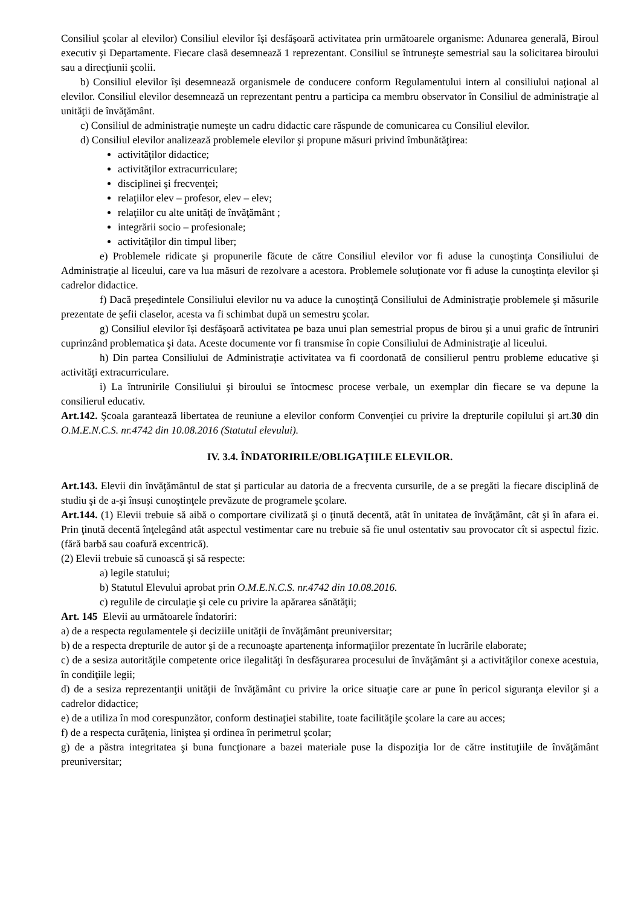Consiliul şcolar al elevilor) Consiliul elevilor își desfăşoară activitatea prin următoarele organisme: Adunarea generală, Biroul executiv şi Departamente. Fiecare clasă desemnează 1 reprezentant. Consiliul se întruneşte semestrial sau la solicitarea biroului sau a direcţiunii şcolii.
b) Consiliul elevilor își desemnează organismele de conducere conform Regulamentului intern al consiliului naţional al elevilor. Consiliul elevilor desemnează un reprezentant pentru a participa ca membru observator în Consiliul de administraţie al unităţii de învăţământ.
c) Consiliul de administraţie numeşte un cadru didactic care răspunde de comunicarea cu Consiliul elevilor.
d) Consiliul elevilor analizează problemele elevilor şi propune măsuri privind îmbunătăţirea:
activităţilor didactice;
activităţilor extracurriculare;
disciplinei şi frecvenţei;
relaţiilor elev – profesor, elev – elev;
relaţiilor cu alte unităţi de învăţământ ;
integrării socio – profesionale;
activităţilor din timpul liber;
e) Problemele ridicate şi propunerile făcute de către Consiliul elevilor vor fi aduse la cunoştinţa Consiliului de Administraţie al liceului, care va lua măsuri de rezolvare a acestora. Problemele soluţionate vor fi aduse la cunoştinţa elevilor şi cadrelor didactice.
f) Dacă preşedintele Consiliului elevilor nu va aduce la cunoştinţă Consiliului de Administraţie problemele şi măsurile prezentate de şefii claselor, acesta va fi schimbat după un semestru şcolar.
g) Consiliul elevilor își desfăşoară activitatea pe baza unui plan semestrial propus de birou şi a unui grafic de întruniri cuprinzând problematica şi data. Aceste documente vor fi transmise în copie Consiliului de Administraţie al liceului.
h) Din partea Consiliului de Administraţie activitatea va fi coordonată de consilierul pentru probleme educative şi activităţi extracurriculare.
i) La întrunirile Consiliului şi biroului se întocmesc procese verbale, un exemplar din fiecare se va depune la consilierul educativ.
Art.142. Şcoala garantează libertatea de reuniune a elevilor conform Convenţiei cu privire la drepturile copilului şi art.30 din O.M.E.N.C.S. nr.4742 din 10.08.2016 (Statutul elevului).
IV. 3.4. ÎNDATORIRILE/OBLIGAŢIILE ELEVILOR.
Art.143. Elevii din învăţământul de stat şi particular au datoria de a frecventa cursurile, de a se pregăti la fiecare disciplină de studiu şi de a-şi însuşi cunoştinţele prevăzute de programele şcolare.
Art.144. (1) Elevii trebuie să aibă o comportare civilizată şi o ţinută decentă, atât în unitatea de învăţământ, cât şi în afara ei. Prin ţinută decentă înţelegând atât aspectul vestimentar care nu trebuie să fie unul ostentativ sau provocator cît si aspectul fizic. (fără barbă sau coafură excentrică).
(2) Elevii trebuie să cunoască şi să respecte:
a) legile statului;
b) Statutul Elevului aprobat prin O.M.E.N.C.S. nr.4742 din 10.08.2016.
c) regulile de circulaţie şi cele cu privire la apărarea sănătăţii;
Art. 145 Elevii au următoarele îndatoriri:
a) de a respecta regulamentele şi deciziile unităţii de învăţământ preuniversitar;
b) de a respecta drepturile de autor şi de a recunoaşte apartenenţa informaţiilor prezentate în lucrările elaborate;
c) de a sesiza autorităţile competente orice ilegalităţi în desfăşurarea procesului de învăţământ şi a activităţilor conexe acestuia, în condiţiile legii;
d) de a sesiza reprezentanţii unităţii de învăţământ cu privire la orice situaţie care ar pune în pericol siguranţa elevilor şi a cadrelor didactice;
e) de a utiliza în mod corespunzător, conform destinaţiei stabilite, toate facilităţile şcolare la care au acces;
f) de a respecta curăţenia, liniştea şi ordinea în perimetrul şcolar;
g) de a păstra integritatea şi buna funcţionare a bazei materiale puse la dispoziţia lor de către instituţiile de învăţământ preuniversitar;